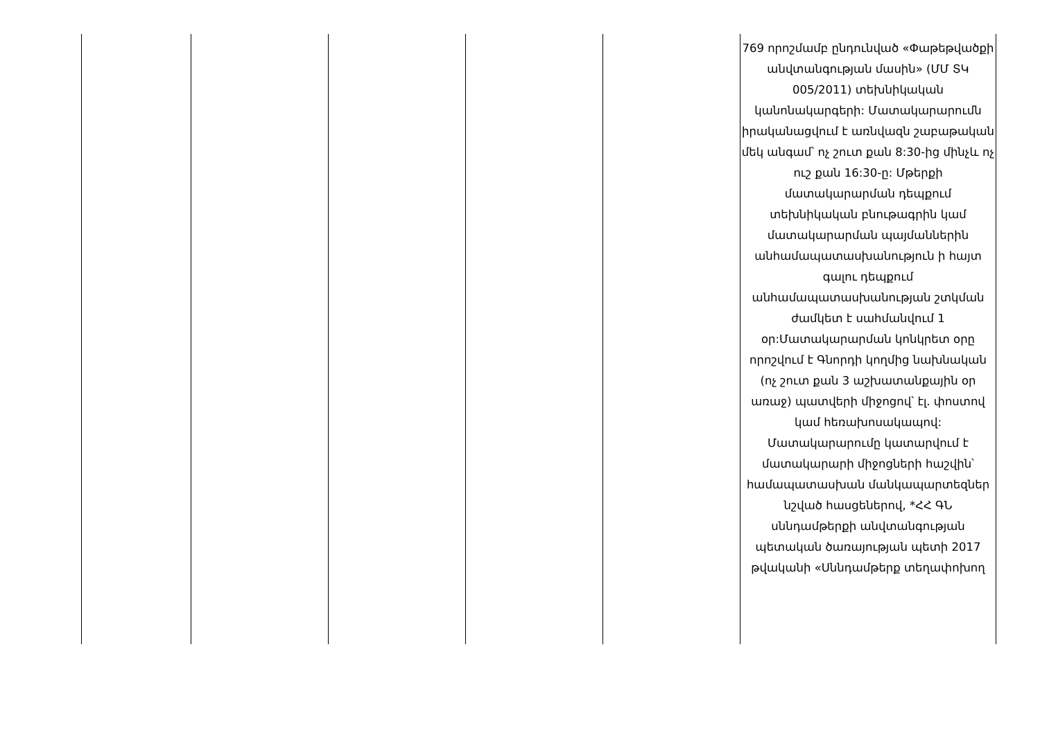| | | | | | 769 որոշմամբ ընդունված «Փաթեթվածքի անվտանգության մասին» (ՄՄ ՏԿ 005/2011) տեխնիկական կանոնակարգերի: Մատակարարումն իրականացվում է առնվազն շաբաթական մեկ անգամ՝ ոչ շուտ քան 8:30-ից մինչև ոչ ուշ քան 16:30-ը: Մթերքի մատակարարման դեպքում տեխնիկական բնութագրին կամ մատակարարման պայմաններին անհամապատասխանություն ի հայտ գալու դեպքում անհամապատասխանության շտկման ժամկետ է սահմանվում 1 օր:Մատակարարման կոնկրետ օրը որոշվում է Գնորդի կողմից նախնական (ոչ շուտ քան 3 աշխատանքային օր առաջ) պատվերի միջոցով՝ էլ. փոստով կամ հեռախոսակապով: Մատակարարումը կատարվում է մատակարարի միջոցների հաշվին՝ համապատասխան մանկապարտեզներ նշված հասցեներով, *ՀՀ ԳՆ սննդամթերքի անվտանգության պետական ծառայության պետի 2017 թվականի «Սննդամթերք տեղափոխող |